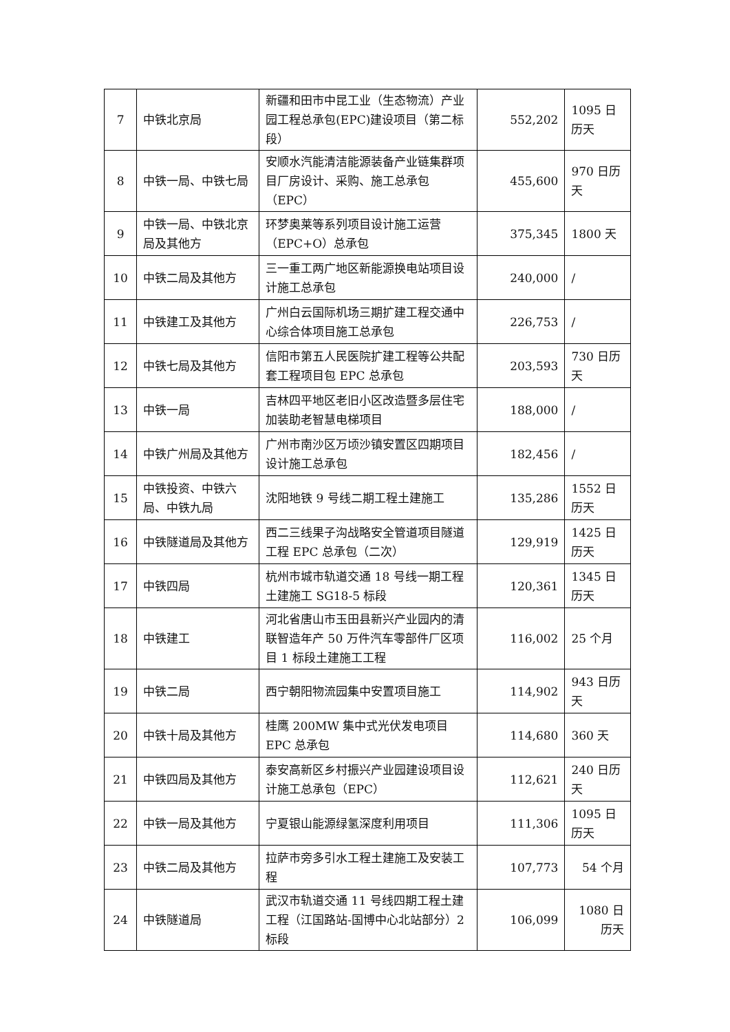| 7 | 中铁北京局 | 新疆和田市中昆工业（生态物流）产业园工程总承包(EPC)建设项目（第二标段） | 552,202 | 1095 日历天 |
| 8 | 中铁一局、中铁七局 | 安顺水汽能清洁能源装备产业链集群项目厂房设计、采购、施工总承包（EPC） | 455,600 | 970 日历天 |
| 9 | 中铁一局、中铁北京局及其他方 | 环梦奥莱等系列项目设计施工运营（EPC+O）总承包 | 375,345 | 1800 天 |
| 10 | 中铁二局及其他方 | 三一重工两广地区新能源换电站项目设计施工总承包 | 240,000 | / |
| 11 | 中铁建工及其他方 | 广州白云国际机场三期扩建工程交通中心综合体项目施工总承包 | 226,753 | / |
| 12 | 中铁七局及其他方 | 信阳市第五人民医院扩建工程等公共配套工程项目包 EPC 总承包 | 203,593 | 730 日历天 |
| 13 | 中铁一局 | 吉林四平地区老旧小区改造暨多层住宅加装助老智慧电梯项目 | 188,000 | / |
| 14 | 中铁广州局及其他方 | 广州市南沙区万顷沙镇安置区四期项目设计施工总承包 | 182,456 | / |
| 15 | 中铁投资、中铁六局、中铁九局 | 沈阳地铁 9 号线二期工程土建施工 | 135,286 | 1552 日历天 |
| 16 | 中铁隧道局及其他方 | 西二三线果子沟战略安全管道项目隧道工程 EPC 总承包（二次） | 129,919 | 1425 日历天 |
| 17 | 中铁四局 | 杭州市城市轨道交通 18 号线一期工程土建施工 SG18-5 标段 | 120,361 | 1345 日历天 |
| 18 | 中铁建工 | 河北省唐山市玉田县新兴产业园内的清联智造年产 50 万件汽车零部件厂区项目 1 标段土建施工工程 | 116,002 | 25 个月 |
| 19 | 中铁二局 | 西宁朝阳物流园集中安置项目施工 | 114,902 | 943 日历天 |
| 20 | 中铁十局及其他方 | 桂鹰 200MW 集中式光伏发电项目 EPC 总承包 | 114,680 | 360 天 |
| 21 | 中铁四局及其他方 | 泰安高新区乡村振兴产业园建设项目设计施工总承包（EPC） | 112,621 | 240 日历天 |
| 22 | 中铁一局及其他方 | 宁夏银山能源绿氢深度利用项目 | 111,306 | 1095 日历天 |
| 23 | 中铁二局及其他方 | 拉萨市旁多引水工程土建施工及安装工程 | 107,773 | 54 个月 |
| 24 | 中铁隧道局 | 武汉市轨道交通 11 号线四期工程土建工程（江国路站-国博中心北站部分）2 标段 | 106,099 | 1080 日历天 |